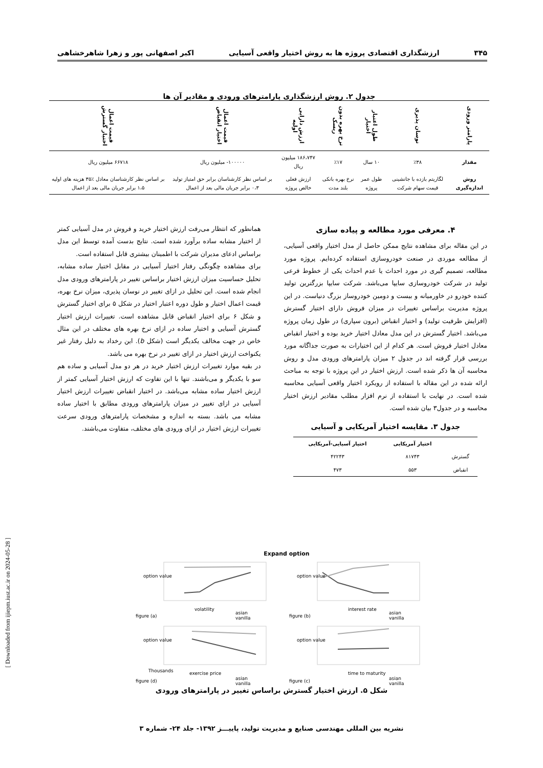۳۴۵ ارزشگذاری اقتصادی پروژه ها به روش اختیار واقعی آسیایی اکبر اصفهانی پور و زهرا شاهرخشاهی
جدول ۲. روش ارزشگذاری پارامترهای ورودی و مقادیر آن ها
| پارامتر ورودی | نوسان پذیری | طول اعتبار اختیار | نرخ بهره بدون ریسک | ارزش دارایی اولیه | قیمت اعمال اختیار انقباض | قیمت اعمال اختیار گسترش |
| --- | --- | --- | --- | --- | --- | --- |
| مقدار | ٪۳۸ | ۱۰ سال | ٪۱۷ | ۱۸۶،۷۴۷ میلیون ریال | ۱۰۰۰۰۰- میلیون ریال | ۶۶۷۱۸ میلیون ریال |
| روش اندازه‌گیری | لگاریتم بازده با جانشینی قیمت سهام شرکت | طول عمر پروژه | نرخ بهره بانکی بلند مدت | ارزش فعلی خالص پروژه | بر اساس نظر کارشناسان برابر حق امتیاز تولید ۰،۳ برابر جریان مالی بعد از اعمال | بر اساس نظر کارشناسان معادل ٪۳۵ هزینه های اولیه ۱،۵ برابر جریان مالی بعد از اعمال |
۴. معرفی مورد مطالعه و پیاده سازی
در این مقاله برای مشاهده نتایج ممکن حاصل از مدل اختیار واقعی آسیایی، از مطالعه موردی در صنعت خودروسازی استفاده کرده‌ایم. پروژه مورد مطالعه، تصمیم گیری در مورد احداث یا عدم احداث یکی از خطوط فرعی تولید در شرکت خودروسازی سایپا می‌باشد. شرکت سایپا بزرگترین تولید کننده خودرو در خاورمیانه و بیست و دومین خودروساز بزرگ دنیاست. در این پروژه مدیریت براساس تغییرات در میزان فروش دارای اختیار گسترش (افزایش ظرفیت تولید) و اختیار انقباض (برون سپاری) در طول زمان پروژه می‌باشد. اختیار گسترش در این مدل معادل اختیار خرید بوده و اختیار انقباض معادل اختیار فروش است. هر کدام از این اختیارات به صورت جداگانه مورد بررسی قرار گرفته اند در جدول ۲ میزان پارامترهای ورودی مدل و روش محاسبه آن ها ذکر شده است. ارزش اختیار در این پروژه با توجه به مباحث ارائه شده در این مقاله با استفاده از رویکرد اختیار واقعی آسیایی محاسبه شده است. در نهایت با استفاده از نرم افزار مطلب مقادیر ارزش اختیار محاسبه و در جدول۳ بیان شده است.
جدول ۳. مقایسه اختیار آمریکایی و آسیایی
| | اختیار آمریکایی | اختیار آسیایی-آمریکایی |
| --- | --- | --- |
| گسترش | ۸۱۷۴۳ | ۴۲۲۴۳ |
| انقباض | ۵۵۳ | ۴۷۳ |
همانطور که انتظار می‌رفت ارزش اختیار خرید و فروش در مدل آسیایی کمتر از اختیار مشابه ساده برآورد شده است. نتایج بدست آمده توسط این مدل براساس ادعای مدیران شرکت با اطمینان بیشتری قابل استفاده است.
برای مشاهده چگونگی رفتار اختیار آسیایی در مقابل اختیار ساده مشابه، تحلیل حساسیت میزان ارزش اختیار براساس تغییر در پارامترهای ورودی مدل انجام شده است. این تحلیل در ازای تغییر در نوسان پذیری، میزان نرخ بهره، قیمت اعمال اختیار و طول دوره اعتبار اختیار در شکل ۵ برای اختیار گسترش و شکل ۶ برای اختیار انقباض قابل مشاهده است. تغییرات ارزش اختیار گسترش آسیایی و اختیار ساده در ازای نرخ بهره های مختلف در این مثال خاص در جهت مخالف یکدیگر است (شکل b). این رخداد به دلیل رفتار غیر یکنواخت ارزش اختیار در ازای تغییر در نرخ بهره می باشد.
در بقیه موارد تغییرات ارزش اختیار خرید در هر دو مدل آسیایی و ساده هم سو با یکدیگر و می‌باشند. تنها با این تفاوت که ارزش اختیار آسیایی کمتر از ارزش اختیار ساده مشابه می‌باشد. در اختیار انقباض تغییرات ارزش اختیار آسیایی در ازای تغییر در میزان پارامترهای ورودی مطابق با اختیار ساده مشابه می باشد. بسته به اندازه و مشخصات پارامترهای ورودی سرعت تغییرات ارزش اختیار در ازای ورودی های مختلف، متفاوت می‌باشند.
Expand option
option value
volatility
figure (a)
option value
interest rate
figure (b)
option value
Thousands
exercise price
figure (d)
option value
time to maturity
figure (c)
asian
vanilla
asian
vanilla
asian
vanilla
asian
vanilla
شکل ۵. ارزش اختیار گسترش براساس تغییر در پارامترهای ورودی
نشریه بین المللی مهندسی صنایع و مدیریت تولید، پاییـــز ۱۳۹۲- جلد ۲۴- شماره ۳
[ Downloaded from ijiepm.iust.ac.ir on 2024-05-28 ]